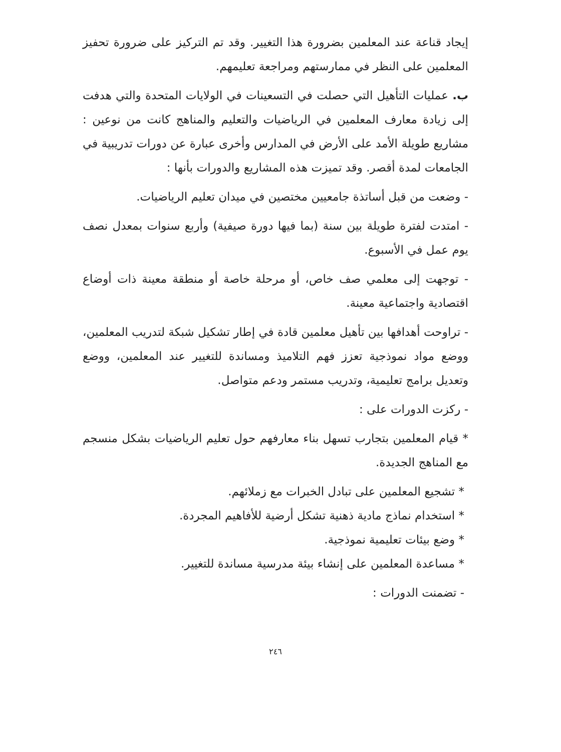إيجاد قناعة عند المعلمين بضرورة هذا التغيير. وقد تم التركيز على ضرورة تحفيز المعلمين على النظر في ممارستهم ومراجعة تعليمهم.
ب. عمليات التأهيل التي حصلت في التسعينات في الولايات المتحدة والتي هدفت إلى زيادة معارف المعلمين في الرياضيات والتعليم والمناهج كانت من نوعين : مشاريع طويلة الأمد على الأرض في المدارس وأخرى عبارة عن دورات تدريبية في الجامعات لمدة أقصر. وقد تميزت هذه المشاريع والدورات بأنها :
- وضعت من قبل أساتذة جامعيين مختصين في ميدان تعليم الرياضيات.
- امتدت لفترة طويلة بين سنة (بما فيها دورة صيفية) وأربع سنوات بمعدل نصف يوم عمل في الأسبوع.
- توجهت إلى معلمي صف خاص، أو مرحلة خاصة أو منطقة معينة ذات أوضاع اقتصادية واجتماعية معينة.
- تراوحت أهدافها بين تأهيل معلمين قادة في إطار تشكيل شبكة لتدريب المعلمين، ووضع مواد نموذجية تعزز فهم التلاميذ ومساندة للتغيير عند المعلمين، ووضع وتعديل برامج تعليمية، وتدريب مستمر ودعم متواصل.
- ركزت الدورات على :
* قيام المعلمين بتجارب تسهل بناء معارفهم حول تعليم الرياضيات بشكل منسجم مع المناهج الجديدة.
* تشجيع المعلمين على تبادل الخبرات مع زملائهم.
* استخدام نماذج مادية ذهنية تشكل أرضية للأفاهيم المجردة.
* وضع بيئات تعليمية نموذجية.
* مساعدة المعلمين على إنشاء بيئة مدرسية مساندة للتغيير.
- تضمنت الدورات :
٢٤٦